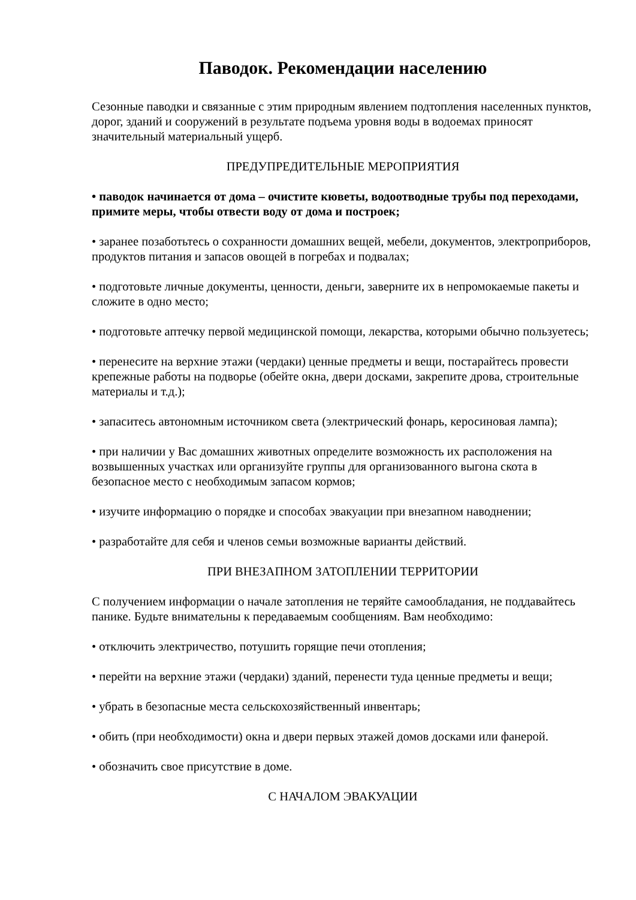Паводок. Рекомендации населению
Сезонные паводки и связанные с этим природным явлением подтопления населенных пунктов, дорог, зданий и сооружений в результате подъема уровня воды в водоемах приносят значительный материальный ущерб.
ПРЕДУПРЕДИТЕЛЬНЫЕ МЕРОПРИЯТИЯ
• паводок начинается от дома – очистите кюветы, водоотводные трубы под переходами, примите меры, чтобы отвести воду от дома и построек;
• заранее позаботьтесь о сохранности домашних вещей, мебели, документов, электроприборов, продуктов питания и запасов овощей в погребах и подвалах;
• подготовьте личные документы, ценности, деньги, заверните их в непромокаемые пакеты и сложите в одно место;
• подготовьте аптечку первой медицинской помощи, лекарства, которыми обычно пользуетесь;
• перенесите на верхние этажи (чердаки) ценные предметы и вещи, постарайтесь провести крепежные работы на подворье (обейте окна, двери досками, закрепите дрова, строительные материалы и т.д.);
• запаситесь автономным источником света (электрический фонарь, керосиновая лампа);
• при наличии у Вас домашних животных определите возможность их расположения на возвышенных участках или организуйте группы для организованного выгона скота в безопасное место с необходимым запасом кормов;
• изучите информацию о порядке и способах эвакуации при внезапном наводнении;
• разработайте для себя и членов семьи возможные варианты действий.
ПРИ ВНЕЗАПНОМ ЗАТОПЛЕНИИ ТЕРРИТОРИИ
С получением информации о начале затопления не теряйте самообладания, не поддавайтесь панике. Будьте внимательны к передаваемым сообщениям. Вам необходимо:
• отключить электричество, потушить горящие печи отопления;
• перейти на верхние этажи (чердаки) зданий, перенести туда ценные предметы и вещи;
• убрать в безопасные места сельскохозяйственный инвентарь;
• обить (при необходимости) окна и двери первых этажей домов досками или фанерой.
• обозначить свое присутствие в доме.
С НАЧАЛОМ ЭВАКУАЦИИ